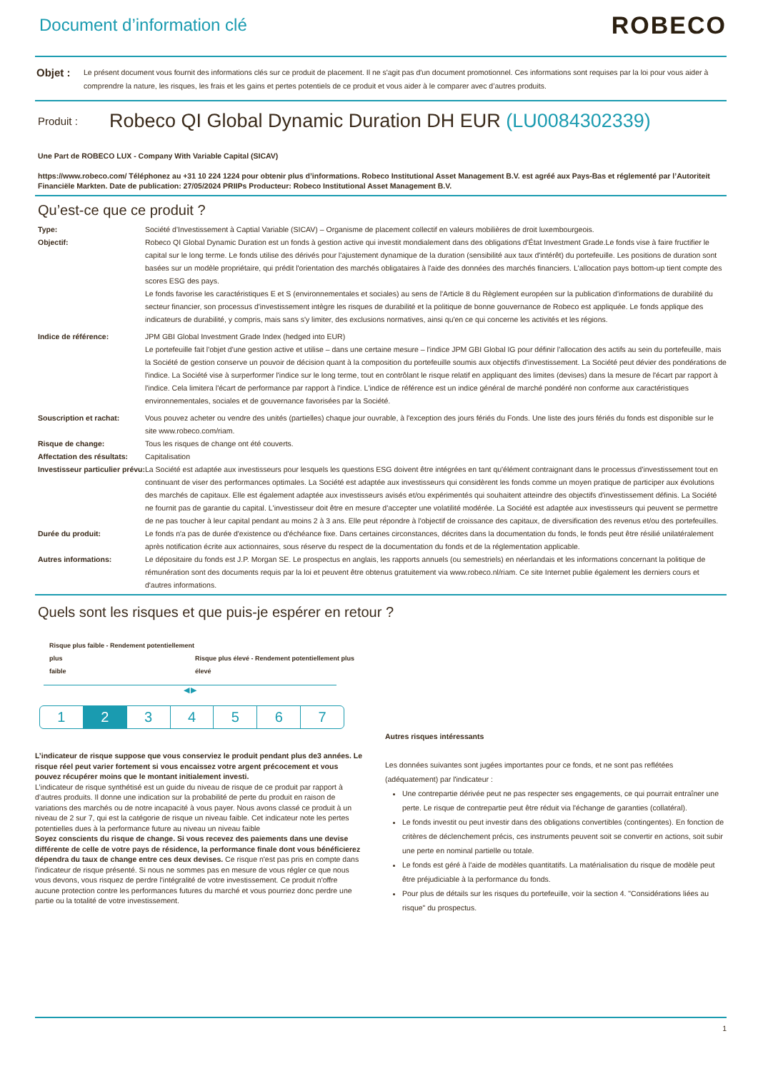Document d’information clé
ROBECO
Objet :
Le présent document vous fournit des informations clés sur ce produit de placement. Il ne s'agit pas d'un document promotionnel. Ces informations sont requises par la loi pour vous aider à comprendre la nature, les risques, les frais et les gains et pertes potentiels de ce produit et vous aider à le comparer avec d’autres produits.
Produit :
Robeco QI Global Dynamic Duration DH EUR (LU0084302339)
Une Part de ROBECO LUX - Company With Variable Capital (SICAV)
https://www.robeco.com/ Téléphonez au +31 10 224 1224 pour obtenir plus d’informations. Robeco Institutional Asset Management B.V. est agréé aux Pays-Bas et réglementé par l’Autoriteit Financiële Markten. Date de publication: 27/05/2024 PRIIPs Producteur: Robeco Institutional Asset Management B.V.
Qu’est-ce que ce produit ?
Type: Société d’Investissement à Captial Variable (SICAV) – Organisme de placement collectif en valeurs mobilières de droit luxembourgeois.
Objectif: Robeco QI Global Dynamic Duration est un fonds à gestion active qui investit mondialement dans des obligations d'État Investment Grade.Le fonds vise à faire fructifier le capital sur le long terme. Le fonds utilise des dérivés pour l'ajustement dynamique de la duration (sensibilité aux taux d'intérêt) du portefeuille. Les positions de duration sont basées sur un modèle propriétaire, qui prédit l'orientation des marchés obligataires à l'aide des données des marchés financiers. L'allocation pays bottom-up tient compte des scores ESG des pays.
Le fonds favorise les caractéristiques E et S (environnementales et sociales) au sens de l'Article 8 du Règlement européen sur la publication d'informations de durabilité du secteur financier, son processus d'investissement intègre les risques de durabilité et la politique de bonne gouvernance de Robeco est appliquée. Le fonds applique des indicateurs de durabilité, y compris, mais sans s'y limiter, des exclusions normatives, ainsi qu'en ce qui concerne les activités et les régions.
Indice de référence: JPM GBI Global Investment Grade Index (hedged into EUR)
Le portefeuille fait l'objet d'une gestion active et utilise – dans une certaine mesure – l'indice JPM GBI Global IG pour définir l'allocation des actifs au sein du portefeuille, mais la Société de gestion conserve un pouvoir de décision quant à la composition du portefeuille soumis aux objectifs d'investissement. La Société peut dévier des pondérations de l'indice. La Société vise à surperformer l'indice sur le long terme, tout en contrôlant le risque relatif en appliquant des limites (devises) dans la mesure de l'écart par rapport à l'indice. Cela limitera l'écart de performance par rapport à l'indice. L'indice de référence est un indice général de marché pondéré non conforme aux caractéristiques environnementales, sociales et de gouvernance favorisées par la Société.
Souscription et rachat: Vous pouvez acheter ou vendre des unités (partielles) chaque jour ouvrable, à l'exception des jours fériés du Fonds. Une liste des jours fériés du fonds est disponible sur le site www.robeco.com/riam.
Risque de change: Tous les risques de change ont été couverts.
Affectation des résultats:
Capitalisation
Investisseur particulier prévu:
La Société est adaptée aux investisseurs pour lesquels les questions ESG doivent être intégrées en tant qu'élément contraignant dans le processus d'investissement tout en continuant de viser des performances optimales. La Société est adaptée aux investisseurs qui considèrent les fonds comme un moyen pratique de participer aux évolutions des marchés de capitaux. Elle est également adaptée aux investisseurs avisés et/ou expérimentés qui souhaitent atteindre des objectifs d'investissement définis. La Société ne fournit pas de garantie du capital. L'investisseur doit être en mesure d'accepter une volatilité modérée. La Société est adaptée aux investisseurs qui peuvent se permettre de ne pas toucher à leur capital pendant au moins 2 à 3 ans. Elle peut répondre à l'objectif de croissance des capitaux, de diversification des revenus et/ou des portefeuilles.
Durée du produit: Le fonds n'a pas de durée d'existence ou d'échéance fixe. Dans certaines circonstances, décrites dans la documentation du fonds, le fonds peut être résilié unilatéralement après notification écrite aux actionnaires, sous réserve du respect de la documentation du fonds et de la réglementation applicable.
Autres informations: Le dépositaire du fonds est J.P. Morgan SE. Le prospectus en anglais, les rapports annuels (ou semestriels) en néerlandais et les informations concernant la politique de rémunération sont des documents requis par la loi et peuvent être obtenus gratuitement via www.robeco.nl/riam. Ce site Internet publie également les derniers cours et d'autres informations.
Quels sont les risques et que puis-je espérer en retour ?
Risque plus faible - Rendement potentiellement plus
faible Risque plus élevé - Rendement potentiellement plus élevé
◀ ▶
1 2 3 4 5 6 7
L’indicateur de risque suppose que vous conserviez le produit pendant plus de3 années. Le risque réel peut varier fortement si vous encaissez votre argent précocement et vous pouvez récupérer moins que le montant initialement investi.
L’indicateur de risque synthétisé est un guide du niveau de risque de ce produit par rapport à d’autres produits. Il donne une indication sur la probabilité de perte du produit en raison de variations des marchés ou de notre incapacité à vous payer. Nous avons classé ce produit à un niveau de 2 sur 7, qui est la catégorie de risque un niveau faible. Cet indicateur note les pertes potentielles dues à la performance future au niveau un niveau faible
Soyez conscients du risque de change. Si vous recevez des paiements dans une devise différente de celle de votre pays de résidence, la performance finale dont vous bénéficierez dépendra du taux de change entre ces deux devises. Ce risque n'est pas pris en compte dans l'indicateur de risque présenté. Si nous ne sommes pas en mesure de vous régler ce que nous vous devons, vous risquez de perdre l'intégralité de votre investissement. Ce produit n'offre aucune protection contre les performances futures du marché et vous pourriez donc perdre une partie ou la totalité de votre investissement.
Autres risques intéressants
Les données suivantes sont jugées importantes pour ce fonds, et ne sont pas reflétées (adéquatement) par l'indicateur :
Une contrepartie dérivée peut ne pas respecter ses engagements, ce qui pourrait entraîner une perte. Le risque de contrepartie peut être réduit via l'échange de garanties (collatéral).
Le fonds investit ou peut investir dans des obligations convertibles (contingentes). En fonction de critères de déclenchement précis, ces instruments peuvent soit se convertir en actions, soit subir une perte en nominal partielle ou totale.
Le fonds est géré à l'aide de modèles quantitatifs. La matérialisation du risque de modèle peut être préjudiciable à la performance du fonds.
Pour plus de détails sur les risques du portefeuille, voir la section 4. "Considérations liées au risque" du prospectus.
1